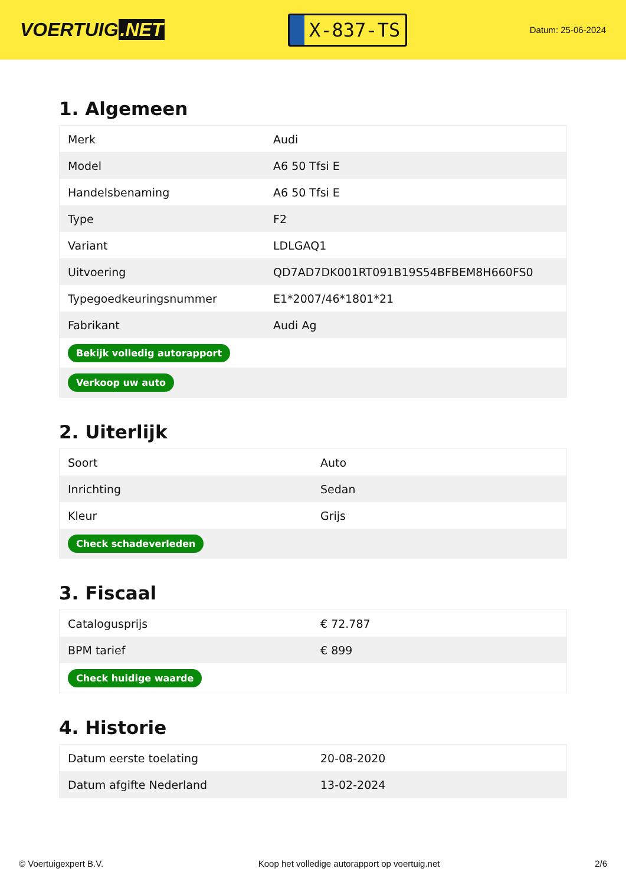VOERTUIG.NET
X-837-TS
Datum: 25-06-2024
1. Algemeen
| Merk | Audi |
| Model | A6 50 Tfsi E |
| Handelsbenaming | A6 50 Tfsi E |
| Type | F2 |
| Variant | LDLGAQ1 |
| Uitvoering | QD7AD7DK001RT091B19S54BFBEM8H660FS0 |
| Typegoedkeuringsnummer | E1*2007/46*1801*21 |
| Fabrikant | Audi Ag |
| Bekijk volledig autorapport | |
| Verkoop uw auto | |
2. Uiterlijk
| Soort | Auto |
| Inrichting | Sedan |
| Kleur | Grijs |
| Check schadeverleden | |
3. Fiscaal
| Catalogusprijs | € 72.787 |
| BPM tarief | € 899 |
| Check huidige waarde | |
4. Historie
| Datum eerste toelating | 20-08-2020 |
| Datum afgifte Nederland | 13-02-2024 |
© Voertuigexpert B.V. Koop het volledige autorapport op voertuig.net 2/6